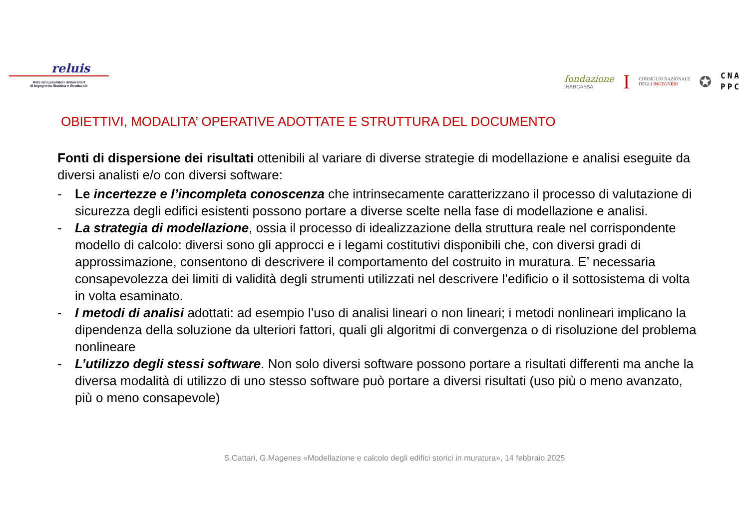reluis
Rete dei Laboratori Universitari
di Ingegneria Sismica e Strutturale
fondazione
INARCASSA
I
CONSIGLIO NAZIONALE
DEGLI INGEGNERI
✪
CNA
PPC
OBIETTIVI, MODALITA’ OPERATIVE ADOTTATE E STRUTTURA DEL DOCUMENTO
Fonti di dispersione dei risultati ottenibili al variare di diverse strategie di modellazione e analisi eseguite da diversi analisti e/o con diversi software:
- Le incertezze e l’incompleta conoscenza che intrinsecamente caratterizzano il processo di valutazione di sicurezza degli edifici esistenti possono portare a diverse scelte nella fase di modellazione e analisi.
- La strategia di modellazione, ossia il processo di idealizzazione della struttura reale nel corrispondente modello di calcolo: diversi sono gli approcci e i legami costitutivi disponibili che, con diversi gradi di approssimazione, consentono di descrivere il comportamento del costruito in muratura. E’ necessaria consapevolezza dei limiti di validità degli strumenti utilizzati nel descrivere l’edificio o il sottosistema di volta in volta esaminato.
- I metodi di analisi adottati: ad esempio l’uso di analisi lineari o non lineari; i metodi nonlineari implicano la dipendenza della soluzione da ulteriori fattori, quali gli algoritmi di convergenza o di risoluzione del problema nonlineare
- L’utilizzo degli stessi software. Non solo diversi software possono portare a risultati differenti ma anche la diversa modalità di utilizzo di uno stesso software può portare a diversi risultati (uso più o meno avanzato, più o meno consapevole)
S.Cattari, G.Magenes «Modellazione e calcolo degli edifici storici in muratura», 14 febbraio 2025